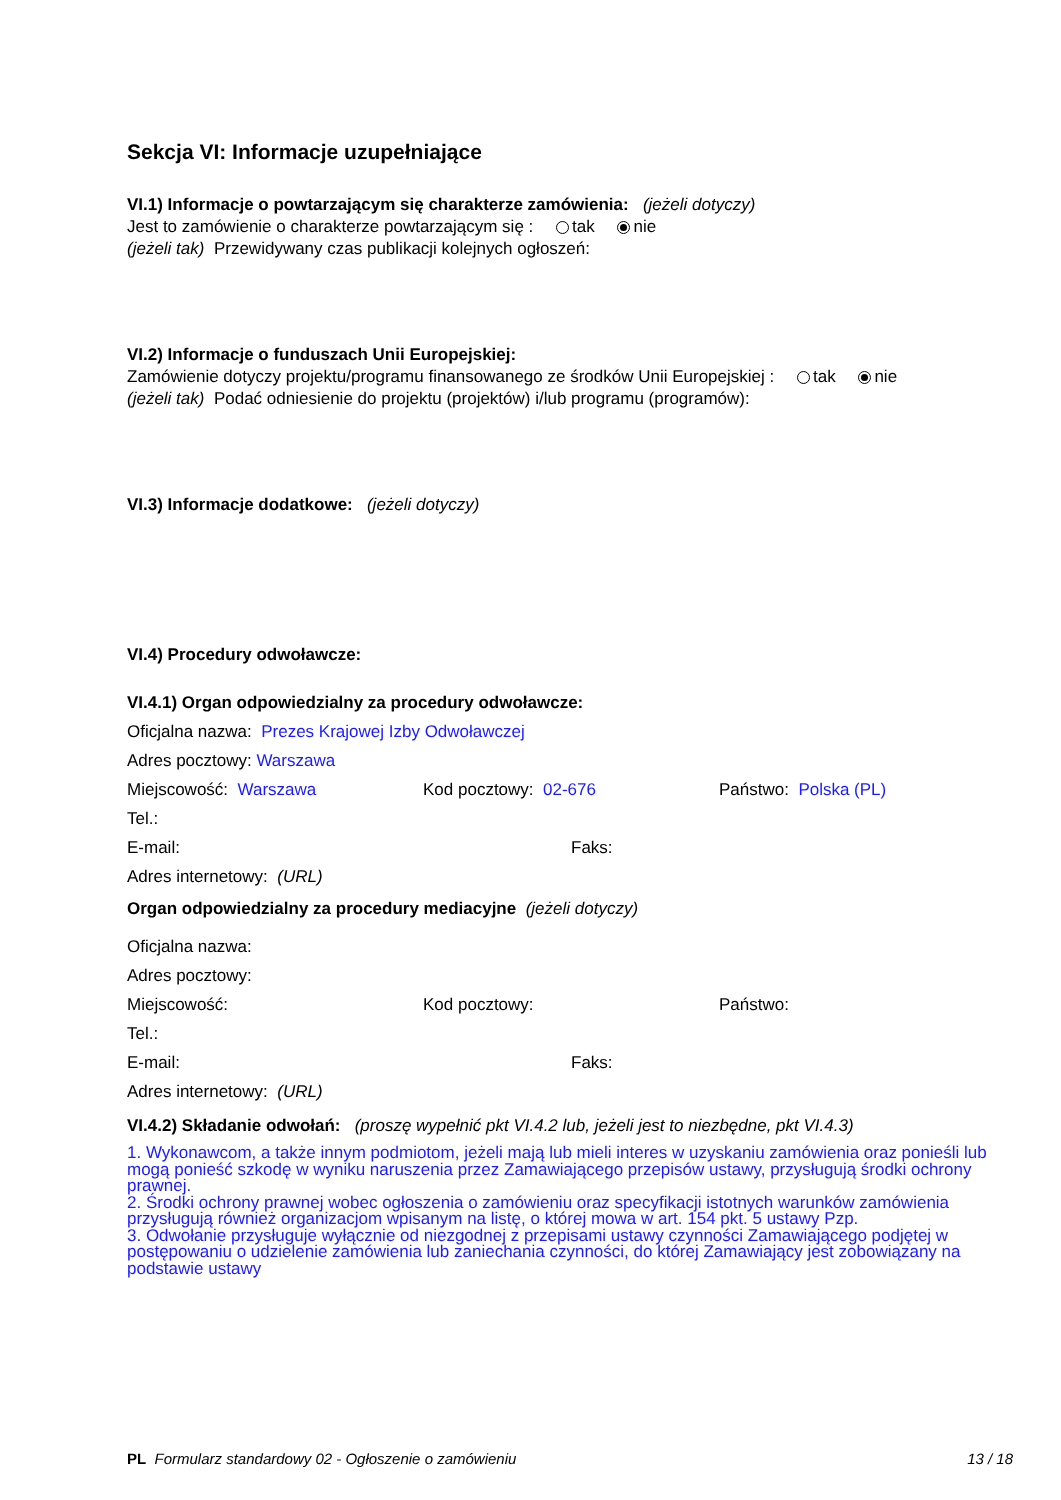Sekcja VI: Informacje uzupełniające
VI.1) Informacje o powtarzającym się charakterze zamówienia: (jeżeli dotyczy)
Jest to zamówienie o charakterze powtarzającym się : tak nie
(jeżeli tak) Przewidywany czas publikacji kolejnych ogłoszeń:
VI.2) Informacje o funduszach Unii Europejskiej:
Zamówienie dotyczy projektu/programu finansowanego ze środków Unii Europejskiej : tak nie
(jeżeli tak) Podać odniesienie do projektu (projektów) i/lub programu (programów):
VI.3) Informacje dodatkowe: (jeżeli dotyczy)
VI.4) Procedury odwoławcze:
VI.4.1) Organ odpowiedzialny za procedury odwoławcze:
Oficjalna nazwa: Prezes Krajowej Izby Odwoławczej
Adres pocztowy: Warszawa
Miejscowość: Warszawa Kod pocztowy: 02-676 Państwo: Polska (PL)
Tel.:
E-mail: Faks:
Adres internetowy: (URL)
Organ odpowiedzialny za procedury mediacyjne (jeżeli dotyczy)
Oficjalna nazwa:
Adres pocztowy:
Miejscowość: Kod pocztowy: Państwo:
Tel.:
E-mail: Faks:
Adres internetowy: (URL)
VI.4.2) Składanie odwołań: (proszę wypełnić pkt VI.4.2 lub, jeżeli jest to niezbędne, pkt VI.4.3)
1. Wykonawcom, a także innym podmiotom, jeżeli mają lub mieli interes w uzyskaniu zamówienia oraz ponieśli lub mogą ponieść szkodę w wyniku naruszenia przez Zamawiającego przepisów ustawy, przysługują środki ochrony prawnej.
2. Środki ochrony prawnej wobec ogłoszenia o zamówieniu oraz specyfikacji istotnych warunków zamówienia przysługują również organizacjom wpisanym na listę, o której mowa w art. 154 pkt. 5 ustawy Pzp.
3. Odwołanie przysługuje wyłącznie od niezgodnej z przepisami ustawy czynności Zamawiającego podjętej w postępowaniu o udzielenie zamówienia lub zaniechania czynności, do której Zamawiający jest zobowiązany na podstawie ustawy
PL Formularz standardowy 02 - Ogłoszenie o zamówieniu 13 / 18